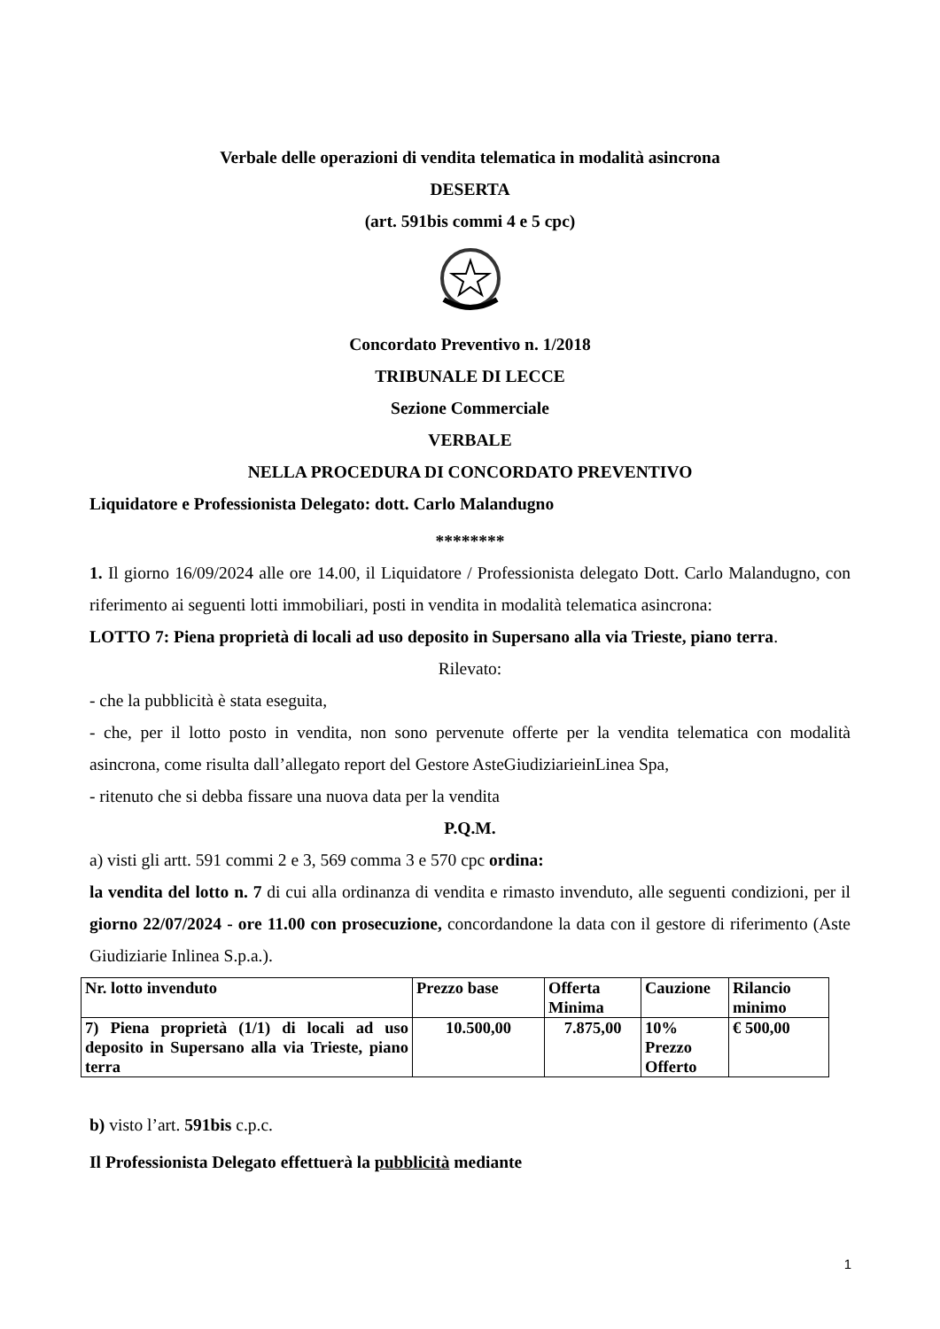Verbale delle operazioni di vendita telematica in modalità asincrona
DESERTA
(art. 591bis commi 4 e 5 cpc)
Concordato Preventivo n. 1/2018
TRIBUNALE DI LECCE
Sezione Commerciale
VERBALE
NELLA PROCEDURA DI CONCORDATO PREVENTIVO
Liquidatore e Professionista Delegato: dott. Carlo Malandugno
********
1. Il giorno 16/09/2024 alle ore 14.00, il Liquidatore / Professionista delegato Dott. Carlo Malandugno, con riferimento ai seguenti lotti immobiliari, posti in vendita in modalità telematica asincrona:
LOTTO 7: Piena proprietà di locali ad uso deposito in Supersano alla via Trieste, piano terra.
Rilevato:
- che la pubblicità è stata eseguita,
- che, per il lotto posto in vendita, non sono pervenute offerte per la vendita telematica con modalità asincrona, come risulta dall’allegato report del Gestore AsteGiudiziarieinLinea Spa,
- ritenuto che si debba fissare una nuova data per la vendita
P.Q.M.
a) visti gli artt. 591 commi 2 e 3, 569 comma 3 e 570 cpc ordina:
la vendita del lotto n. 7 di cui alla ordinanza di vendita e rimasto invenduto, alle seguenti condizioni, per il giorno 22/07/2024 - ore 11.00 con prosecuzione, concordandone la data con il gestore di riferimento (Aste Giudiziarie Inlinea S.p.a.).
| Nr. lotto invenduto | Prezzo base | Offerta Minima | Cauzione | Rilancio minimo |
| --- | --- | --- | --- | --- |
| 7) Piena proprietà (1/1) di locali ad uso deposito in Supersano alla via Trieste, piano terra | 10.500,00 | 7.875,00 | 10% Prezzo Offerto | € 500,00 |
b) visto l’art. 591bis c.p.c.
Il Professionista Delegato effettuerà la pubblicità mediante
1